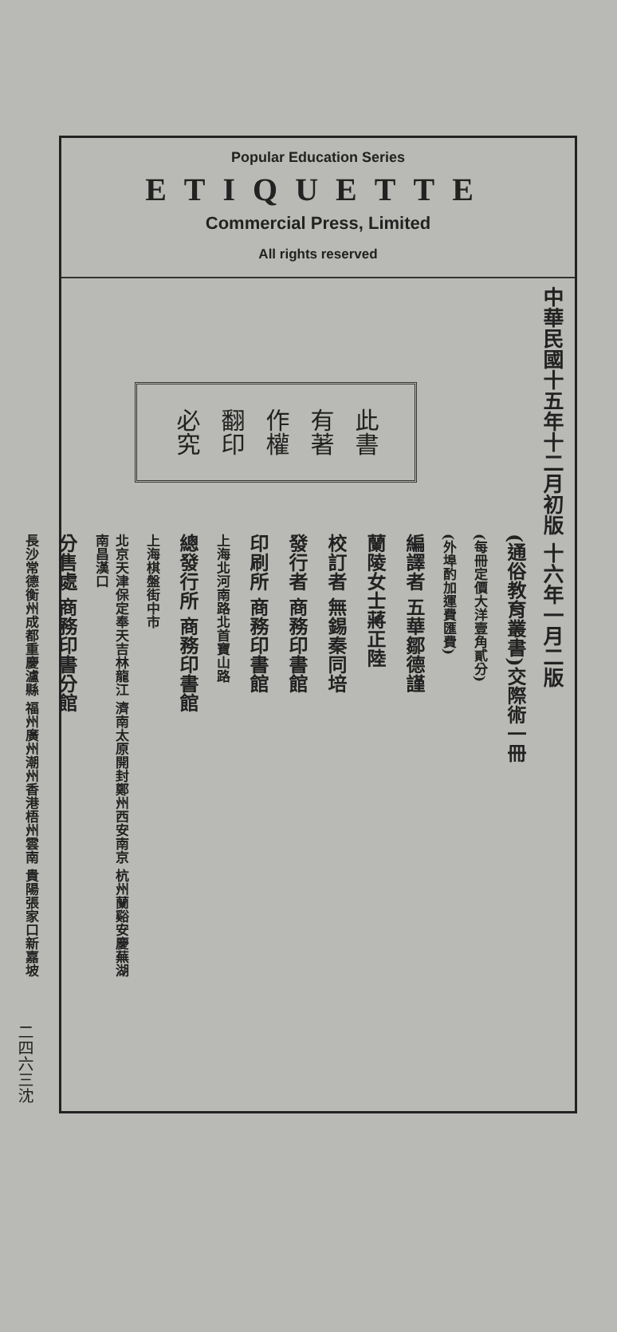Popular Education Series
ETIQUETTE
Commercial Press, Limited
All rights reserved
中華民國十五年十二月初版 十六年一月二版
此書
有著
作權
翻印
必究
(通俗教育叢書)交際術一冊
(每冊定價大洋壹角貳分)
(外埠酌加運費匯費)
編譯者 五華鄒德謹
蘭陵女士蔣正陸
校訂者 無錫秦同培
發行者 商務印書館
印刷所 商務印書館
上海北河南路北首寶山路
總發行所 商務印書館
上海棋盤街中市
北京天津保定奉天吉林龍江 濟南太原開封鄭州西安南京 杭州蘭谿安慶蕪湖南昌漢口
分售處 商務印書分館
長沙常德衡州成都重慶瀘縣 福州廣州潮州香港梧州雲南 貴陽張家口新嘉坡
二四六三沈